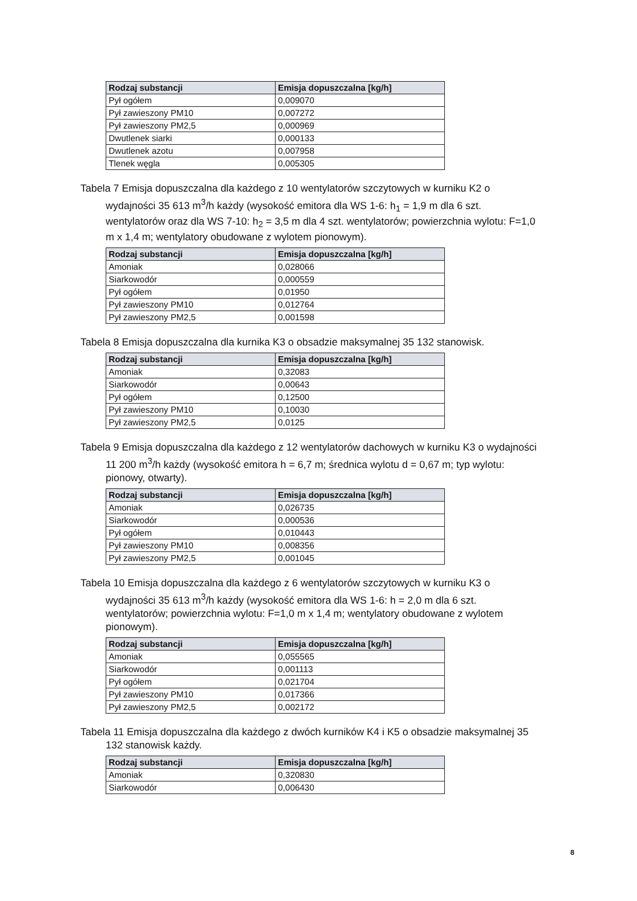| Rodzaj substancji | Emisja dopuszczalna [kg/h] |
| --- | --- |
| Pył ogółem | 0,009070 |
| Pył zawieszony PM10 | 0,007272 |
| Pył zawieszony PM2,5 | 0,000969 |
| Dwutlenek siarki | 0,000133 |
| Dwutlenek azotu | 0,007958 |
| Tlenek węgla | 0,005305 |
Tabela 7 Emisja dopuszczalna dla każdego z 10 wentylatorów szczytowych w kurniku K2 o wydajności 35 613 m<sup>3</sup>/h każdy (wysokość emitora dla WS 1-6: h<sub>1</sub> = 1,9 m dla 6 szt. wentylatorów oraz dla WS 7-10: h<sub>2</sub> = 3,5 m dla 4 szt. wentylatorów; powierzchnia wylotu: F=1,0 m x 1,4 m; wentylatory obudowane z wylotem pionowym).
| Rodzaj substancji | Emisja dopuszczalna [kg/h] |
| --- | --- |
| Amoniak | 0,028066 |
| Siarkowodór | 0,000559 |
| Pył ogółem | 0,01950 |
| Pył zawieszony PM10 | 0,012764 |
| Pył zawieszony PM2,5 | 0,001598 |
Tabela 8 Emisja dopuszczalna dla kurnika K3 o obsadzie maksymalnej 35 132 stanowisk.
| Rodzaj substancji | Emisja dopuszczalna [kg/h] |
| --- | --- |
| Amoniak | 0,32083 |
| Siarkowodór | 0,00643 |
| Pył ogółem | 0,12500 |
| Pył zawieszony PM10 | 0,10030 |
| Pył zawieszony PM2,5 | 0,0125 |
Tabela 9 Emisja dopuszczalna dla każdego z 12 wentylatorów dachowych w kurniku K3 o wydajności 11 200 m<sup>3</sup>/h każdy (wysokość emitora h = 6,7 m; średnica wylotu d = 0,67 m; typ wylotu: pionowy, otwarty).
| Rodzaj substancji | Emisja dopuszczalna [kg/h] |
| --- | --- |
| Amoniak | 0,026735 |
| Siarkowodór | 0,000536 |
| Pył ogółem | 0,010443 |
| Pył zawieszony PM10 | 0,008356 |
| Pył zawieszony PM2,5 | 0,001045 |
Tabela 10 Emisja dopuszczalna dla każdego z 6 wentylatorów szczytowych w kurniku K3 o wydajności 35 613 m<sup>3</sup>/h każdy (wysokość emitora dla WS 1-6: h = 2,0 m dla 6 szt. wentylatorów; powierzchnia wylotu: F=1,0 m x 1,4 m; wentylatory obudowane z wylotem pionowym).
| Rodzaj substancji | Emisja dopuszczalna [kg/h] |
| --- | --- |
| Amoniak | 0,055565 |
| Siarkowodór | 0,001113 |
| Pył ogółem | 0,021704 |
| Pył zawieszony PM10 | 0,017366 |
| Pył zawieszony PM2,5 | 0,002172 |
Tabela 11 Emisja dopuszczalna dla każdego z dwóch kurników K4 i K5 o obsadzie maksymalnej 35 132 stanowisk każdy.
| Rodzaj substancji | Emisja dopuszczalna [kg/h] |
| --- | --- |
| Amoniak | 0,320830 |
| Siarkowodór | 0,006430 |
8